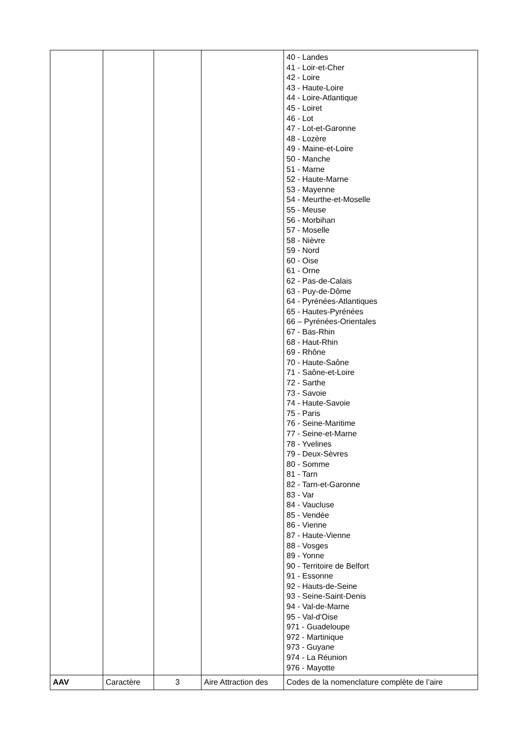| | | | | 40 - Landes 41 - Loir-et-Cher 42 - Loire 43 - Haute-Loire 44 - Loire-Atlantique 45 - Loiret 46 - Lot 47 - Lot-et-Garonne 48 - Lozère 49 - Maine-et-Loire 50 - Manche 51 - Marne 52 - Haute-Marne 53 - Mayenne 54 - Meurthe-et-Moselle 55 - Meuse 56 - Morbihan 57 - Moselle 58 - Nièvre 59 - Nord 60 - Oise 61 - Orne 62 - Pas-de-Calais 63 - Puy-de-Dôme 64 - Pyrénées-Atlantiques 65 - Hautes-Pyrénées 66 – Pyrénées-Orientales 67 - Bas-Rhin 68 - Haut-Rhin 69 - Rhône 70 - Haute-Saône 71 - Saône-et-Loire 72 - Sarthe 73 - Savoie 74 - Haute-Savoie 75 - Paris 76 - Seine-Maritime 77 - Seine-et-Marne 78 - Yvelines 79 - Deux-Sèvres 80 - Somme 81 - Tarn 82 - Tarn-et-Garonne 83 - Var 84 - Vaucluse 85 - Vendée 86 - Vienne 87 - Haute-Vienne 88 - Vosges 89 - Yonne 90 - Territoire de Belfort 91 - Essonne 92 - Hauts-de-Seine 93 - Seine-Saint-Denis 94 - Val-de-Marne 95 - Val-d'Oise 971 - Guadeloupe 972 - Martinique 973 - Guyane 974 - La Réunion 976 - Mayotte |
| AAV | Caractère | 3 | Aire Attraction des | Codes de la nomenclature complète de l’aire |